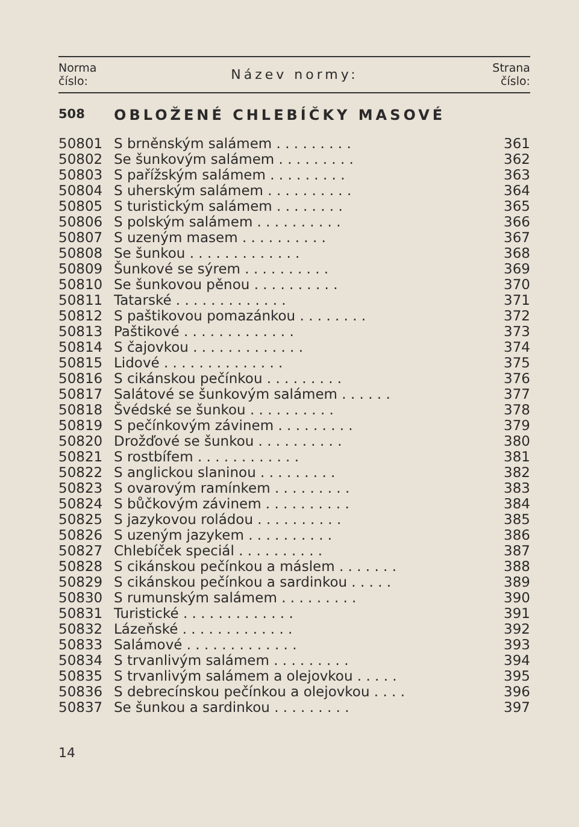Norma
číslo:
Název normy:
Strana
číslo:
508 OBLOŽENÉ CHLEBÍČKY MASOVÉ
| 50801 | S brněnským salámem . . . . . . . . . | 361 |
| 50802 | Se šunkovým salámem . . . . . . . . . | 362 |
| 50803 | S pařížským salámem . . . . . . . . . | 363 |
| 50804 | S uherským salámem . . . . . . . . . . | 364 |
| 50805 | S turistickým salámem . . . . . . . . | 365 |
| 50806 | S polským salámem . . . . . . . . . . | 366 |
| 50807 | S uzeným masem . . . . . . . . . . | 367 |
| 50808 | Se šunkou . . . . . . . . . . . . . | 368 |
| 50809 | Šunkové se sýrem . . . . . . . . . . | 369 |
| 50810 | Se šunkovou pěnou . . . . . . . . . . | 370 |
| 50811 | Tatarské . . . . . . . . . . . . . | 371 |
| 50812 | S paštikovou pomazánkou . . . . . . . . | 372 |
| 50813 | Paštikové . . . . . . . . . . . . . | 373 |
| 50814 | S čajovkou . . . . . . . . . . . . . | 374 |
| 50815 | Lidové . . . . . . . . . . . . . . | 375 |
| 50816 | S cikánskou pečínkou . . . . . . . . . | 376 |
| 50817 | Salátové se šunkovým salámem . . . . . . | 377 |
| 50818 | Švédské se šunkou . . . . . . . . . . | 378 |
| 50819 | S pečínkovým závinem . . . . . . . . . | 379 |
| 50820 | Drožďové se šunkou . . . . . . . . . . | 380 |
| 50821 | S rostbífem . . . . . . . . . . . . | 381 |
| 50822 | S anglickou slaninou . . . . . . . . . | 382 |
| 50823 | S ovarovým ramínkem . . . . . . . . . | 383 |
| 50824 | S bůčkovým závinem . . . . . . . . . . | 384 |
| 50825 | S jazykovou roládou . . . . . . . . . . | 385 |
| 50826 | S uzeným jazykem . . . . . . . . . . | 386 |
| 50827 | Chlebíček speciál . . . . . . . . . . | 387 |
| 50828 | S cikánskou pečínkou a máslem . . . . . . . | 388 |
| 50829 | S cikánskou pečínkou a sardinkou . . . . . | 389 |
| 50830 | S rumunským salámem . . . . . . . . . | 390 |
| 50831 | Turistické . . . . . . . . . . . . . | 391 |
| 50832 | Lázeňské . . . . . . . . . . . . . | 392 |
| 50833 | Salámové . . . . . . . . . . . . . | 393 |
| 50834 | S trvanlivým salámem . . . . . . . . . | 394 |
| 50835 | S trvanlivým salámem a olejovkou . . . . . | 395 |
| 50836 | S debrecínskou pečínkou a olejovkou . . . . | 396 |
| 50837 | Se šunkou a sardinkou . . . . . . . . . | 397 |
14